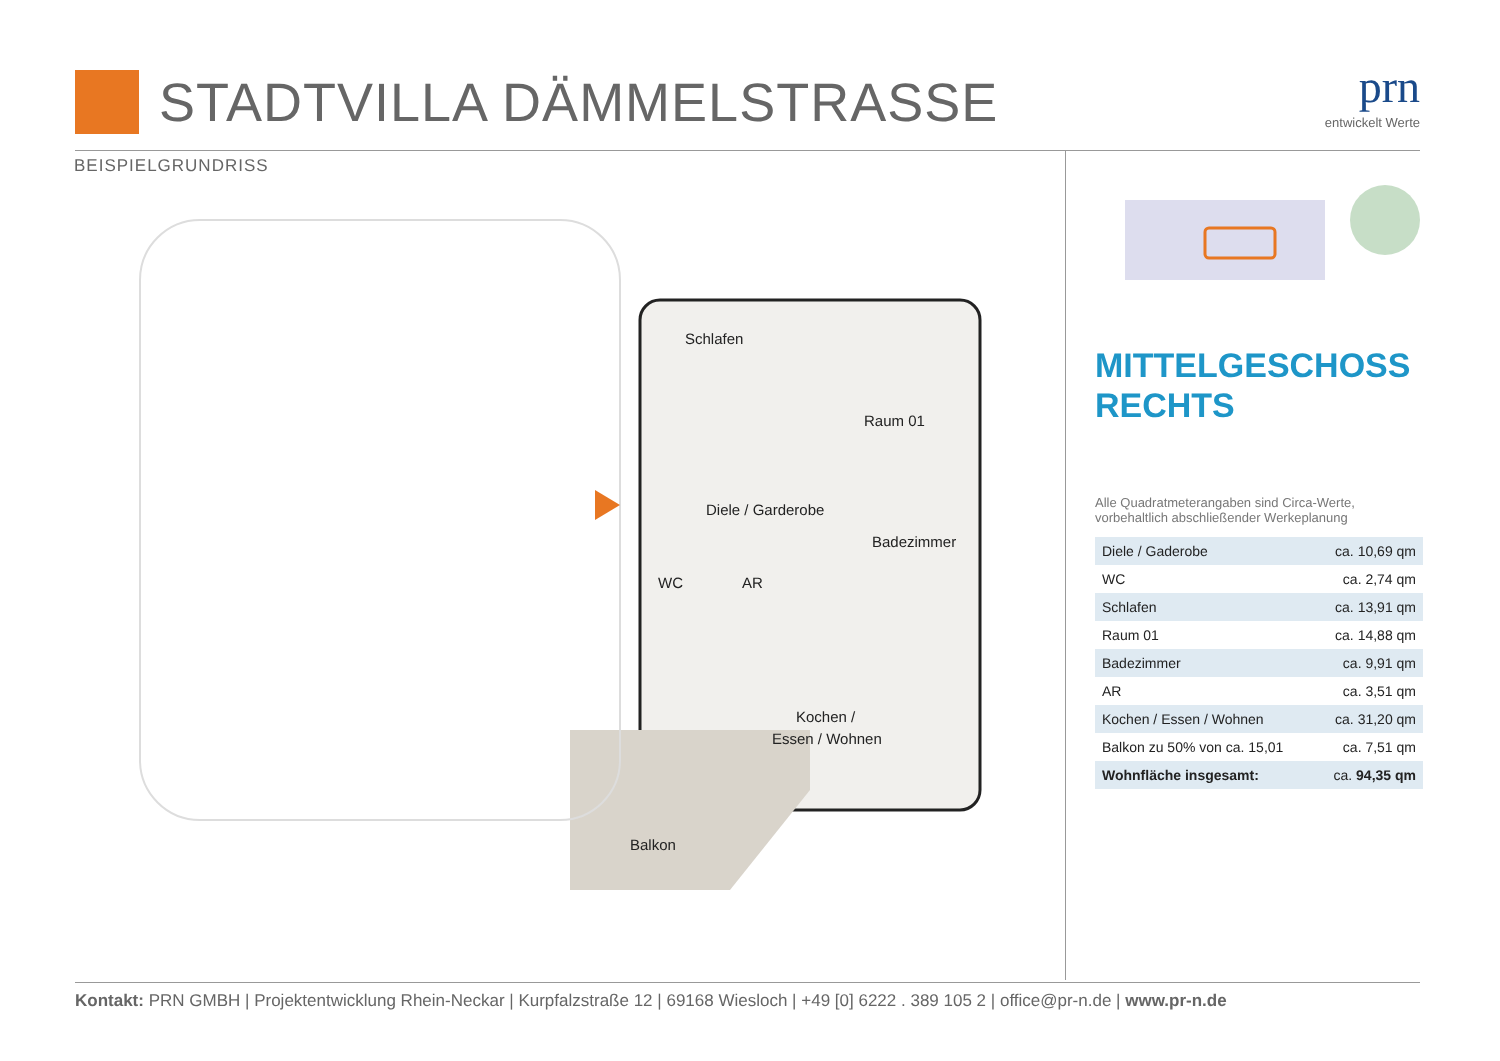STADTVILLA DÄMMELSTRASSE
prn
entwickelt Werte
BEISPIELGRUNDRISS
Schlafen
Raum 01
Diele / Garderobe
Badezimmer
WC
AR
Kochen /
Essen / Wohnen
Balkon
MITTELGESCHOSS
RECHTS
Alle Quadratmeterangaben sind Circa-Werte,
vorbehaltlich abschließender Werkeplanung
| Diele / Gaderobe | ca. 10,69 qm |
| WC | ca. 2,74 qm |
| Schlafen | ca. 13,91 qm |
| Raum 01 | ca. 14,88 qm |
| Badezimmer | ca. 9,91 qm |
| AR | ca. 3,51 qm |
| Kochen / Essen / Wohnen | ca. 31,20 qm |
| Balkon zu 50% von ca. 15,01 | ca. 7,51 qm |
| Wohnfläche insgesamt: | ca. 94,35 qm |
Kontakt: PRN GMBH | Projektentwicklung Rhein-Neckar | Kurpfalzstraße 12 | 69168 Wiesloch | +49 [0] 6222 . 389 105 2 | office@pr-n.de | www.pr-n.de